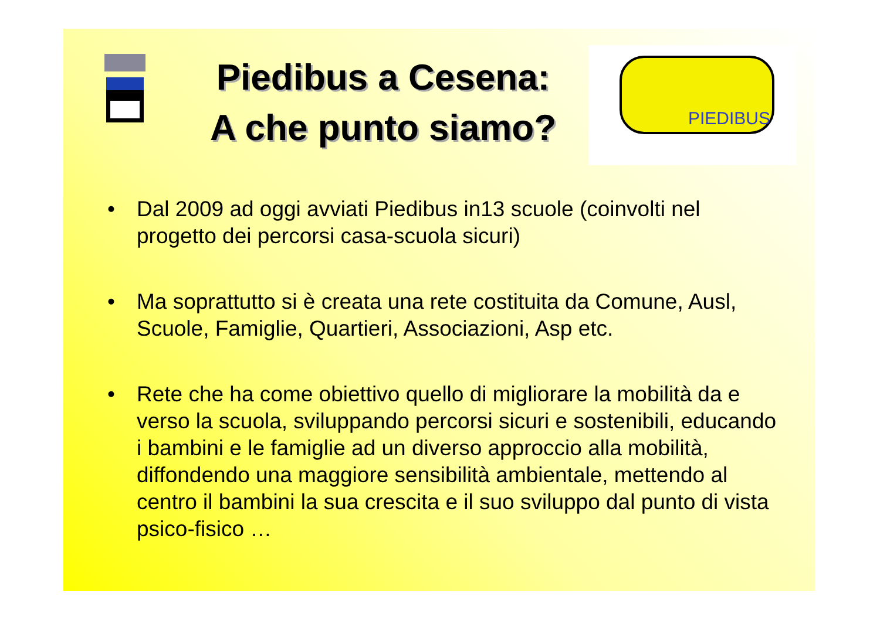Piedibus a Cesena:
A che punto siamo?
PIEDIBUS
• Dal 2009 ad oggi avviati Piedibus in13 scuole (coinvolti nel progetto dei percorsi casa-scuola sicuri)
• Ma soprattutto si è creata una rete costituita da Comune, Ausl, Scuole, Famiglie, Quartieri, Associazioni, Asp etc.
• Rete che ha come obiettivo quello di migliorare la mobilità da e verso la scuola, sviluppando percorsi sicuri e sostenibili, educando i bambini e le famiglie ad un diverso approccio alla mobilità, diffondendo una maggiore sensibilità ambientale, mettendo al centro il bambini la sua crescita e il suo sviluppo dal punto di vista psico-fisico …